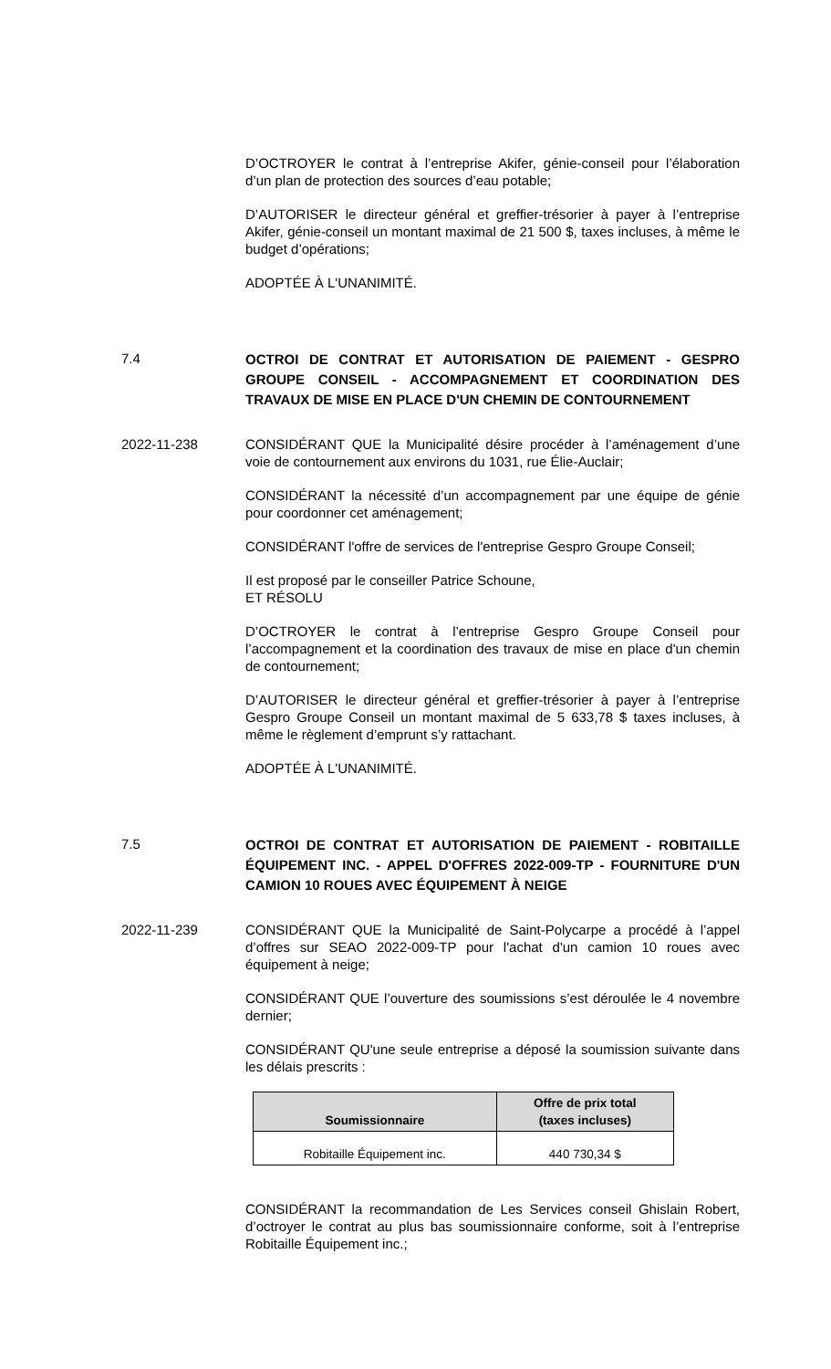D’OCTROYER le contrat à l’entreprise Akifer, génie-conseil pour l’élaboration d’un plan de protection des sources d’eau potable;
D’AUTORISER le directeur général et greffier-trésorier à payer à l’entreprise Akifer, génie-conseil un montant maximal de 21 500 $, taxes incluses, à même le budget d’opérations;
ADOPTÉE À L'UNANIMITÉ.
7.4
OCTROI DE CONTRAT ET AUTORISATION DE PAIEMENT - GESPRO GROUPE CONSEIL - ACCOMPAGNEMENT ET COORDINATION DES TRAVAUX DE MISE EN PLACE D'UN CHEMIN DE CONTOURNEMENT
2022-11-238 CONSIDÉRANT QUE la Municipalité désire procéder à l’aménagement d’une voie de contournement aux environs du 1031, rue Élie-Auclair;
CONSIDÉRANT la nécessité d’un accompagnement par une équipe de génie pour coordonner cet aménagement;
CONSIDÉRANT l'offre de services de l'entreprise Gespro Groupe Conseil;
Il est proposé par le conseiller Patrice Schoune,
ET RÉSOLU
D’OCTROYER le contrat à l’entreprise Gespro Groupe Conseil pour l’accompagnement et la coordination des travaux de mise en place d'un chemin de contournement;
D’AUTORISER le directeur général et greffier-trésorier à payer à l’entreprise Gespro Groupe Conseil un montant maximal de 5 633,78 $ taxes incluses, à même le règlement d’emprunt s’y rattachant.
ADOPTÉE À L'UNANIMITÉ.
7.5
OCTROI DE CONTRAT ET AUTORISATION DE PAIEMENT - ROBITAILLE ÉQUIPEMENT INC. - APPEL D'OFFRES 2022-009-TP - FOURNITURE D'UN CAMION 10 ROUES AVEC ÉQUIPEMENT À NEIGE
2022-11-239 CONSIDÉRANT QUE la Municipalité de Saint-Polycarpe a procédé à l’appel d’offres sur SEAO 2022-009-TP pour l'achat d'un camion 10 roues avec équipement à neige;
CONSIDÉRANT QUE l’ouverture des soumissions s’est déroulée le 4 novembre dernier;
CONSIDÉRANT QU'une seule entreprise a déposé la soumission suivante dans les délais prescrits :
| Soumissionnaire | Offre de prix total (taxes incluses) |
| --- | --- |
| Robitaille Équipement inc. | 440 730,34 $ |
CONSIDÉRANT la recommandation de Les Services conseil Ghislain Robert, d’octroyer le contrat au plus bas soumissionnaire conforme, soit à l’entreprise Robitaille Équipement inc.;